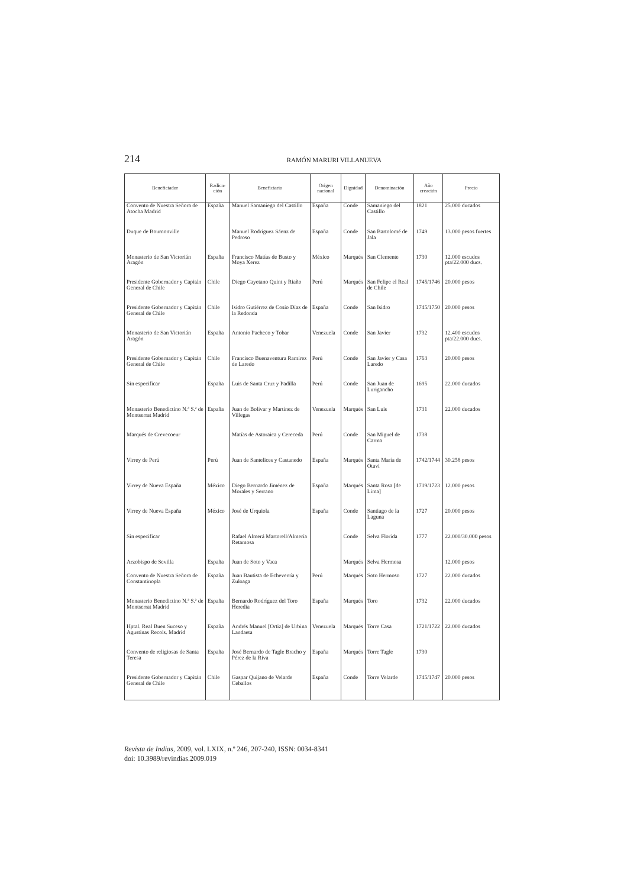214 RAMÓN MARURI VILLANUEVA
| Beneficiador | Radica-ción | Beneficiario | Origen nacional | Dignidad | Denominación | Año creación | Precio |
| --- | --- | --- | --- | --- | --- | --- | --- |
| Convento de Nuestra Señora de Atocha Madrid | España | Manuel Samaniego del Castillo | España | Conde | Samaniego del Castillo | 1821 | 25.000 ducados |
| Duque de Bournonville | | Manuel Rodríguez Sáenz de Pedroso | España | Conde | San Bartolomé de Jala | 1749 | 13.000 pesos fuertes |
| Monasterio de San Victorián Aragón | España | Francisco Matías de Busto y Moya Xerez | México | Marqués | San Clemente | 1730 | 12.000 escudos pta/22.000 ducs. |
| Presidente Gobernador y Capitán General de Chile | Chile | Diego Cayetano Quint y Riaño | Perú | Marqués | San Felipe el Real de Chile | 1745/1746 | 20.000 pesos |
| Presidente Gobernador y Capitán General de Chile | Chile | Isidro Gutiérrez de Cosío Díaz de la Redonda | España | Conde | San Isidro | 1745/1750 | 20.000 pesos |
| Monasterio de San Victorián Aragón | España | Antonio Pacheco y Tobar | Venezuela | Conde | San Javier | 1732 | 12.400 escudos pta/22.000 ducs. |
| Presidente Gobernador y Capitán General de Chile | Chile | Francisco Buenaventura Ramírez de Laredo | Perú | Conde | San Javier y Casa Laredo | 1763 | 20.000 pesos |
| Sin especificar | España | Luis de Santa Cruz y Padilla | Perú | Conde | San Juan de Lurigancho | 1695 | 22.000 ducados |
| Monasterio Benedictino N.ª S.ª de Montserrat Madrid | España | Juan de Bolívar y Martínez de Villegas | Venezuela | Marqués | San Luis | 1731 | 22.000 ducados |
| Marqués de Crevecoeur | | Matías de Astoraica y Cereceda | Perú | Conde | San Miguel de Carma | 1738 | |
| Virrey de Perú | Perú | Juan de Santelices y Castanedo | España | Marqués | Santa María de Otavi | 1742/1744 | 30.258 pesos |
| Virrey de Nueva España | México | Diego Bernardo Jiménez de Morales y Serrano | España | Marqués | Santa Rosa [de Lima] | 1719/1723 | 12.000 pesos |
| Virrey de Nueva España | México | José de Urquiola | España | Conde | Santiago de la Laguna | 1727 | 20.000 pesos |
| Sin especificar | | Rafael Almerá Martorell/Almería Retamosa | | Conde | Selva Florida | 1777 | 22.000/30.000 pesos |
| Arzobispo de Sevilla | España | Juan de Soto y Vaca | | Marqués | Selva Hermosa | | 12.000 pesos |
| Convento de Nuestra Señora de Constantinopla | España | Juan Bautista de Echeverría y Zuloaga | Perú | Marqués | Soto Hermoso | 1727 | 22.000 ducados |
| Monasterio Benedictino N.ª S.ª de Montserrat Madrid | España | Bernardo Rodríguez del Toro Heredia | España | Marqués | Toro | 1732 | 22.000 ducados |
| Hptal. Real Buen Suceso y Agustinas Recols. Madrid | España | Andrés Manuel [Ortiz] de Urbina Landaeta | Venezuela | Marqués | Torre Casa | 1721/1722 | 22.000 ducados |
| Convento de religiosas de Santa Teresa | España | José Bernardo de Tagle Bracho y Pérez de la Riva | España | Marqués | Torre Tagle | 1730 | |
| Presidente Gobernador y Capitán General de Chile | Chile | Gaspar Quijano de Velarde Ceballos | España | Conde | Torre Velarde | 1745/1747 | 20.000 pesos |
Revista de Indias, 2009, vol. LXIX, n.º 246, 207-240, ISSN: 0034-8341
doi: 10.3989/revindias.2009.019